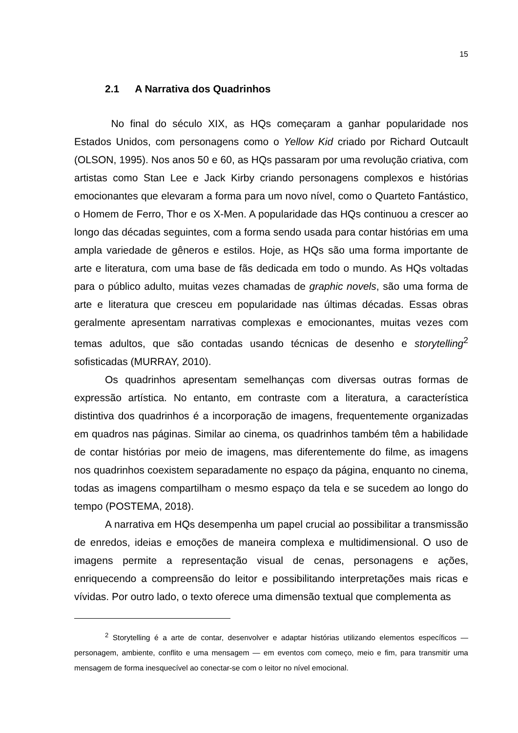15
2.1 A Narrativa dos Quadrinhos
No final do século XIX, as HQs começaram a ganhar popularidade nos Estados Unidos, com personagens como o Yellow Kid criado por Richard Outcault (OLSON, 1995). Nos anos 50 e 60, as HQs passaram por uma revolução criativa, com artistas como Stan Lee e Jack Kirby criando personagens complexos e histórias emocionantes que elevaram a forma para um novo nível, como o Quarteto Fantástico, o Homem de Ferro, Thor e os X-Men. A popularidade das HQs continuou a crescer ao longo das décadas seguintes, com a forma sendo usada para contar histórias em uma ampla variedade de gêneros e estilos. Hoje, as HQs são uma forma importante de arte e literatura, com uma base de fãs dedicada em todo o mundo. As HQs voltadas para o público adulto, muitas vezes chamadas de graphic novels, são uma forma de arte e literatura que cresceu em popularidade nas últimas décadas. Essas obras geralmente apresentam narrativas complexas e emocionantes, muitas vezes com temas adultos, que são contadas usando técnicas de desenho e storytelling<sup>2</sup> sofisticadas (MURRAY, 2010).
Os quadrinhos apresentam semelhanças com diversas outras formas de expressão artística. No entanto, em contraste com a literatura, a característica distintiva dos quadrinhos é a incorporação de imagens, frequentemente organizadas em quadros nas páginas. Similar ao cinema, os quadrinhos também têm a habilidade de contar histórias por meio de imagens, mas diferentemente do filme, as imagens nos quadrinhos coexistem separadamente no espaço da página, enquanto no cinema, todas as imagens compartilham o mesmo espaço da tela e se sucedem ao longo do tempo (POSTEMA, 2018).
A narrativa em HQs desempenha um papel crucial ao possibilitar a transmissão de enredos, ideias e emoções de maneira complexa e multidimensional. O uso de imagens permite a representação visual de cenas, personagens e ações, enriquecendo a compreensão do leitor e possibilitando interpretações mais ricas e vívidas. Por outro lado, o texto oferece uma dimensão textual que complementa as
<sup>2</sup> Storytelling é a arte de contar, desenvolver e adaptar histórias utilizando elementos específicos — personagem, ambiente, conflito e uma mensagem — em eventos com começo, meio e fim, para transmitir uma mensagem de forma inesquecível ao conectar-se com o leitor no nível emocional.